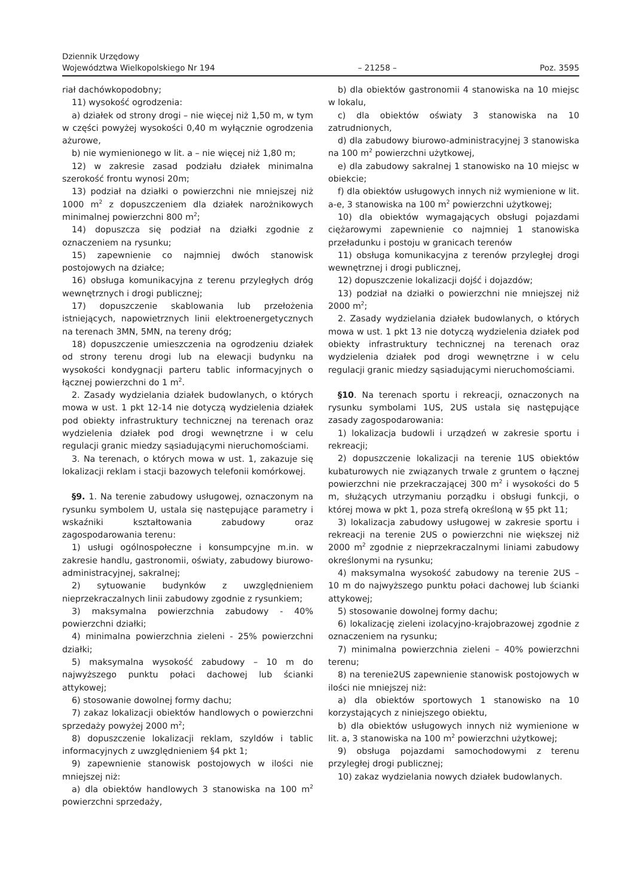Dziennik Urzędowy
Województwa Wielkopolskiego Nr 194
– 21258 –
Poz. 3595
riał dachówkopodobny;
11) wysokość ogrodzenia:
a) działek od strony drogi – nie więcej niż 1,50 m, w tym w części powyżej wysokości 0,40 m wyłącznie ogrodzenia ażurowe,
b) nie wymienionego w lit. a – nie więcej niż 1,80 m;
12) w zakresie zasad podziału działek minimalna szerokość frontu wynosi 20m;
13) podział na działki o powierzchni nie mniejszej niż 1000 m<sup>2</sup> z dopuszczeniem dla działek narożnikowych minimalnej powierzchni 800 m<sup>2</sup>;
14) dopuszcza się podział na działki zgodnie z oznaczeniem na rysunku;
15) zapewnienie co najmniej dwóch stanowisk postojowych na działce;
16) obsługa komunikacyjna z terenu przyległych dróg wewnętrznych i drogi publicznej;
17) dopuszczenie skablowania lub przełożenia istniejących, napowietrznych linii elektroenergetycznych na terenach 3MN, 5MN, na tereny dróg;
18) dopuszczenie umieszczenia na ogrodzeniu działek od strony terenu drogi lub na elewacji budynku na wysokości kondygnacji parteru tablic informacyjnych o łącznej powierzchni do 1 m<sup>2</sup>.
2. Zasady wydzielania działek budowlanych, o których mowa w ust. 1 pkt 12-14 nie dotyczą wydzielenia działek pod obiekty infrastruktury technicznej na terenach oraz wydzielenia działek pod drogi wewnętrzne i w celu regulacji granic miedzy sąsiadującymi nieruchomościami.
3. Na terenach, o których mowa w ust. 1, zakazuje się lokalizacji reklam i stacji bazowych telefonii komórkowej.
§9. 1. Na terenie zabudowy usługowej, oznaczonym na rysunku symbolem U, ustala się następujące parametry i wskaźniki kształtowania zabudowy oraz zagospodarowania terenu:
1) usługi ogólnospołeczne i konsumpcyjne m.in. w zakresie handlu, gastronomii, oświaty, zabudowy biurowo-administracyjnej, sakralnej;
2) sytuowanie budynków z uwzględnieniem nieprzekraczalnych linii zabudowy zgodnie z rysunkiem;
3) maksymalna powierzchnia zabudowy - 40% powierzchni działki;
4) minimalna powierzchnia zieleni - 25% powierzchni działki;
5) maksymalna wysokość zabudowy – 10 m do najwyższego punktu połaci dachowej lub ścianki attykowej;
6) stosowanie dowolnej formy dachu;
7) zakaz lokalizacji obiektów handlowych o powierzchni sprzedaży powyżej 2000 m<sup>2</sup>;
8) dopuszczenie lokalizacji reklam, szyldów i tablic informacyjnych z uwzględnieniem §4 pkt 1;
9) zapewnienie stanowisk postojowych w ilości nie mniejszej niż:
a) dla obiektów handlowych 3 stanowiska na 100 m<sup>2</sup> powierzchni sprzedaży,
b) dla obiektów gastronomii 4 stanowiska na 10 miejsc w lokalu,
c) dla obiektów oświaty 3 stanowiska na 10 zatrudnionych,
d) dla zabudowy biurowo-administracyjnej 3 stanowiska na 100 m<sup>2</sup> powierzchni użytkowej,
e) dla zabudowy sakralnej 1 stanowisko na 10 miejsc w obiekcie;
f) dla obiektów usługowych innych niż wymienione w lit. a-e, 3 stanowiska na 100 m<sup>2</sup> powierzchni użytkowej;
10) dla obiektów wymagających obsługi pojazdami ciężarowymi zapewnienie co najmniej 1 stanowiska przeładunku i postoju w granicach terenów
11) obsługa komunikacyjna z terenów przyległej drogi wewnętrznej i drogi publicznej,
12) dopuszczenie lokalizacji dojść i dojazdów;
13) podział na działki o powierzchni nie mniejszej niż 2000 m<sup>2</sup>;
2. Zasady wydzielania działek budowlanych, o których mowa w ust. 1 pkt 13 nie dotyczą wydzielenia działek pod obiekty infrastruktury technicznej na terenach oraz wydzielenia działek pod drogi wewnętrzne i w celu regulacji granic miedzy sąsiadującymi nieruchomościami.
§10. Na terenach sportu i rekreacji, oznaczonych na rysunku symbolami 1US, 2US ustala się następujące zasady zagospodarowania:
1) lokalizacja budowli i urządzeń w zakresie sportu i rekreacji;
2) dopuszczenie lokalizacji na terenie 1US obiektów kubaturowych nie związanych trwale z gruntem o łącznej powierzchni nie przekraczającej 300 m<sup>2</sup> i wysokości do 5 m, służących utrzymaniu porządku i obsługi funkcji, o której mowa w pkt 1, poza strefą określoną w §5 pkt 11;
3) lokalizacja zabudowy usługowej w zakresie sportu i rekreacji na terenie 2US o powierzchni nie większej niż 2000 m<sup>2</sup> zgodnie z nieprzekraczalnymi liniami zabudowy określonymi na rysunku;
4) maksymalna wysokość zabudowy na terenie 2US – 10 m do najwyższego punktu połaci dachowej lub ścianki attykowej;
5) stosowanie dowolnej formy dachu;
6) lokalizację zieleni izolacyjno-krajobrazowej zgodnie z oznaczeniem na rysunku;
7) minimalna powierzchnia zieleni – 40% powierzchni terenu;
8) na terenie2US zapewnienie stanowisk postojowych w ilości nie mniejszej niż:
a) dla obiektów sportowych 1 stanowisko na 10 korzystających z niniejszego obiektu,
b) dla obiektów usługowych innych niż wymienione w lit. a, 3 stanowiska na 100 m<sup>2</sup> powierzchni użytkowej;
9) obsługa pojazdami samochodowymi z terenu przyległej drogi publicznej;
10) zakaz wydzielania nowych działek budowlanych.